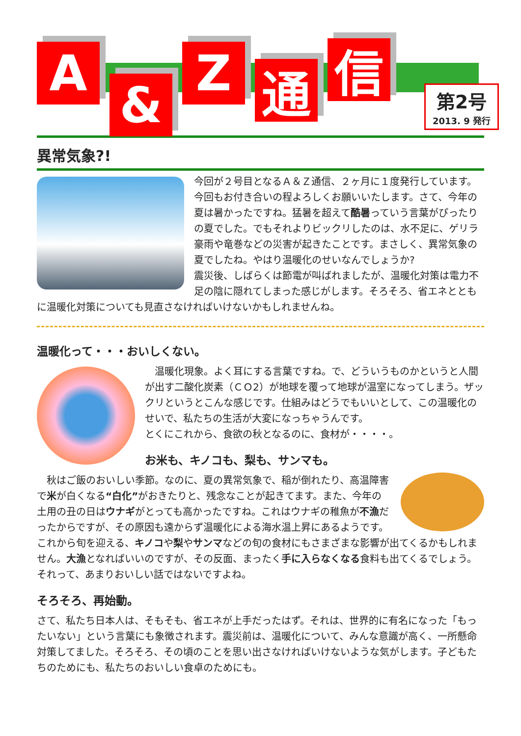A
&
Z
通
信
第2号
2013. 9 発行
異常気象?!
今回が２号目となるＡ＆Ｚ通信、２ヶ月に１度発行しています。今回もお付き合いの程よろしくお願いいたします。さて、今年の夏は暑かったですね。猛暑を超えて酷暑っていう言葉がぴったりの夏でした。でもそれよりビックリしたのは、水不足に、ゲリラ豪雨や竜巻などの災害が起きたことです。まさしく、異常気象の夏でしたね。やはり温暖化のせいなんでしょうか?
震災後、しばらくは節電が叫ばれましたが、温暖化対策は電力不足の陰に隠れてしまった感じがします。そろそろ、省エネとともに温暖化対策についても見直さなければいけないかもしれませんね。
温暖化って・・・おいしくない。
　温暖化現象。よく耳にする言葉ですね。で、どういうものかというと人間が出す二酸化炭素（ＣＯ2）が地球を覆って地球が温室になってしまう。ザックリというとこんな感じです。仕組みはどうでもいいとして、この温暖化のせいで、私たちの生活が大変になっちゃうんです。
とくにこれから、食欲の秋となるのに、食材が・・・・。
お米も、キノコも、梨も、サンマも。
　秋はご飯のおいしい季節。なのに、夏の異常気象で、稲が倒れたり、高温障害で米が白くなる“白化”がおきたりと、残念なことが起きてます。また、今年の土用の丑の日はウナギがとっても高かったですね。これはウナギの稚魚が不漁だったからですが、その原因も遠からず温暖化による海水温上昇にあるようです。これから旬を迎える、キノコや梨やサンマなどの旬の食材にもさまざまな影響が出てくるかもしれません。大漁となればいいのですが、その反面、まったく手に入らなくなる食料も出てくるでしょう。それって、あまりおいしい話ではないですよね。
そろそろ、再始動。
さて、私たち日本人は、そもそも、省エネが上手だったはず。それは、世界的に有名になった「もったいない」という言葉にも象徴されます。震災前は、温暖化について、みんな意識が高く、一所懸命対策してました。そろそろ、その頃のことを思い出さなければいけないような気がします。子どもたちのためにも、私たちのおいしい食卓のためにも。